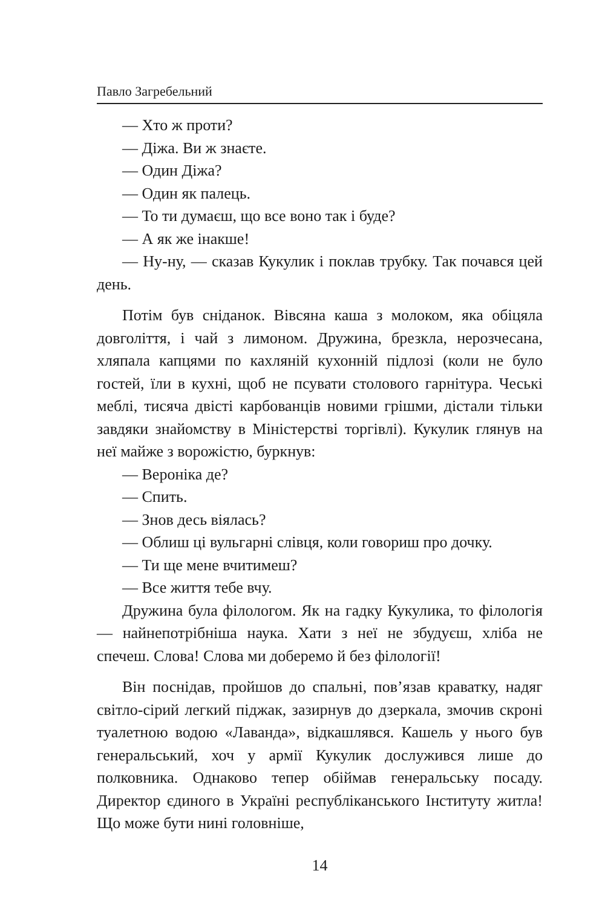Павло Загребельний
— Хто ж проти?
— Діжа. Ви ж знаєте.
— Один Діжа?
— Один як палець.
— То ти думаєш, що все воно так і буде?
— А як же інакше!
— Ну-ну, — сказав Кукулик і поклав трубку. Так почався цей день.
Потім був сніданок. Вівсяна каша з молоком, яка обіцяла довголіття, і чай з лимоном. Дружина, брезкла, нерозчесана, хляпала капцями по кахляній кухонній підлозі (коли не було гостей, їли в кухні, щоб не псувати столового гарнітура. Чеські меблі, тисяча двісті карбованців новими грішми, дістали тільки завдяки знайомству в Міністерстві торгівлі). Кукулик глянув на неї майже з ворожістю, буркнув:
— Вероніка де?
— Спить.
— Знов десь віялась?
— Облиш ці вульгарні слівця, коли говориш про дочку.
— Ти ще мене вчитимеш?
— Все життя тебе вчу.
Дружина була філологом. Як на гадку Кукулика, то філологія — найнепотрібніша наука. Хати з неї не збудуєш, хліба не спечеш. Слова! Слова ми доберемо й без філології!
Він поснідав, пройшов до спальні, пов’язав краватку, надяг світло-сірий легкий піджак, зазирнув до дзеркала, змочив скроні туалетною водою «Лаванда», відкашлявся. Кашель у нього був генеральський, хоч у армії Кукулик дослужився лише до полковника. Однаково тепер обіймав генеральську посаду. Директор єдиного в Україні республіканського Інституту житла! Що може бути нині головніше,
14